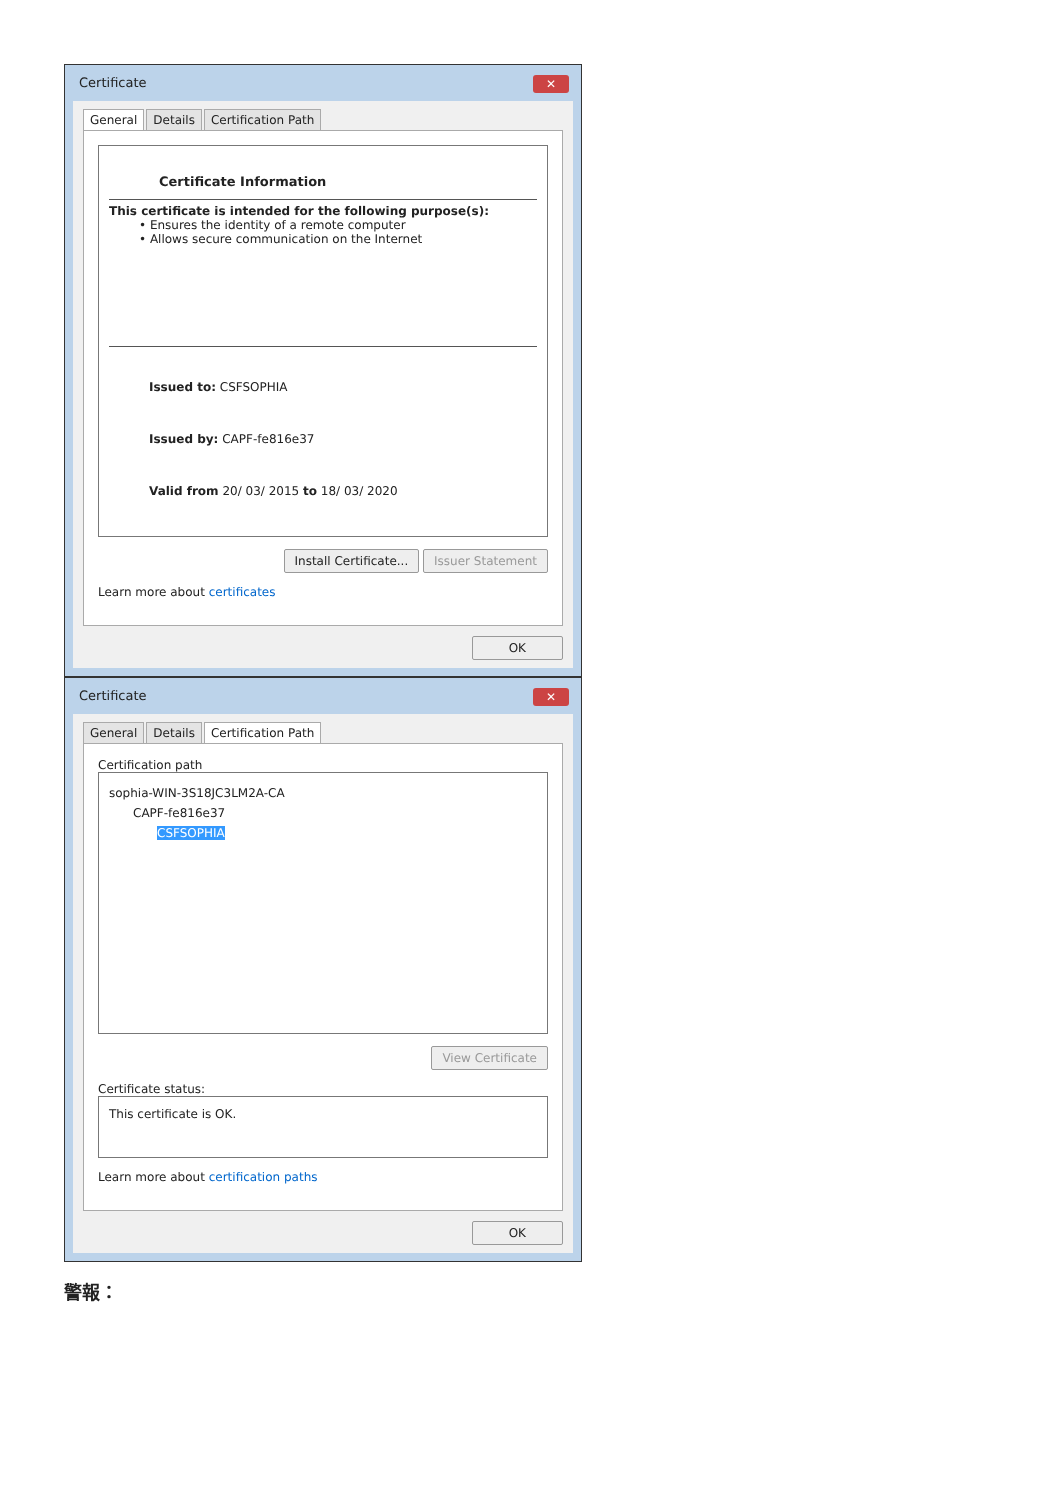Certificate
✕
General Details Certification Path
Certificate Information
This certificate is intended for the following purpose(s):
• Ensures the identity of a remote computer
• Allows secure communication on the Internet
Issued to: CSFSOPHIA
Issued by: CAPF-fe816e37
Valid from 20/ 03/ 2015 to 18/ 03/ 2020
Install Certificate... Issuer Statement
Learn more about certificates
OK
Certificate
✕
General Details Certification Path
Certification path
sophia-WIN-3S18JC3LM2A-CA
CAPF-fe816e37
CSFSOPHIA
View Certificate
Certificate status:
This certificate is OK.
Learn more about certification paths
OK
警報：